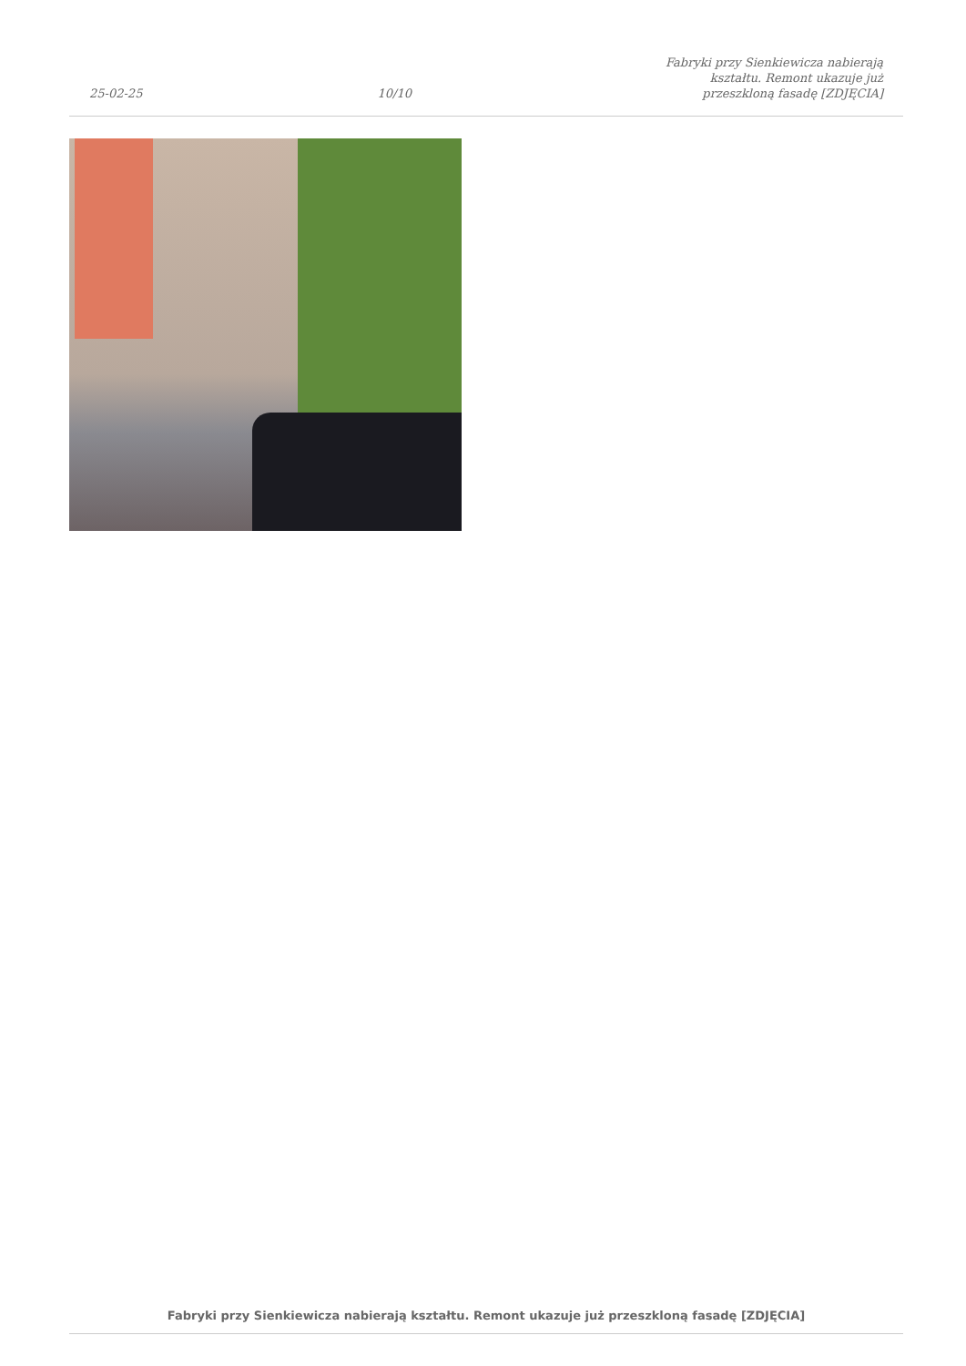25-02-25 10/10 Fabryki przy Sienkiewicza nabierają kształtu. Remont ukazuje już przeszkloną fasadę [ZDJĘCIA]
Fabryki przy Sienkiewicza nabierają kształtu. Remont ukazuje już przeszkloną fasadę [ZDJĘCIA]